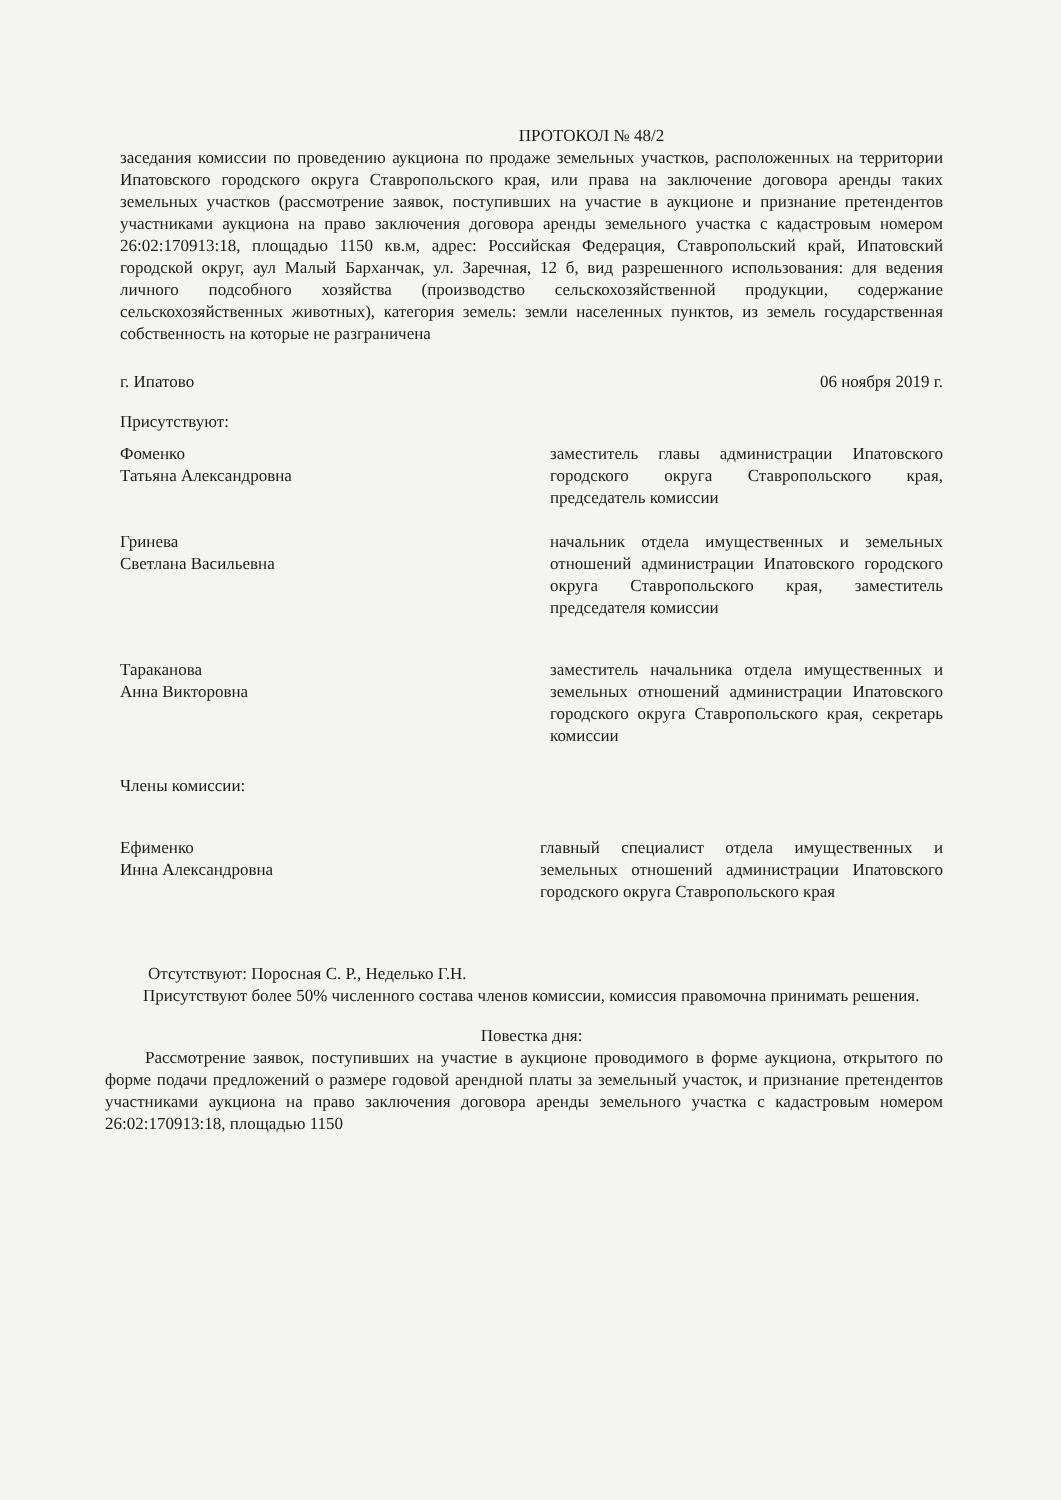ПРОТОКОЛ № 48/2
заседания комиссии по проведению аукциона по продаже земельных участков, расположенных на территории Ипатовского городского округа Ставропольского края, или права на заключение договора аренды таких земельных участков (рассмотрение заявок, поступивших на участие в аукционе и признание претендентов участниками аукциона на право заключения договора аренды земельного участка с кадастровым номером 26:02:170913:18, площадью 1150 кв.м, адрес: Российская Федерация, Ставропольский край, Ипатовский городской округ, аул Малый Барханчак, ул. Заречная, 12 б, вид разрешенного использования: для ведения личного подсобного хозяйства (производство сельскохозяйственной продукции, содержание сельскохозяйственных животных), категория земель: земли населенных пунктов, из земель государственная собственность на которые не разграничена
г. Ипатово 06 ноября 2019 г.
Присутствуют:
Фоменко
Татьяна Александровна
заместитель главы администрации Ипатовского городского округа Ставропольского края, председатель комиссии
Гринева
Светлана Васильевна
начальник отдела имущественных и земельных отношений администрации Ипатовского городского округа Ставропольского края, заместитель председателя комиссии
Тараканова
Анна Викторовна
заместитель начальника отдела имущественных и земельных отношений администрации Ипатовского городского округа Ставропольского края, секретарь комиссии
Члены комиссии:
Ефименко
Инна Александровна
главный специалист отдела имущественных и земельных отношений администрации Ипатовского городского округа Ставропольского края
Отсутствуют: Поросная С. Р., Неделько Г.Н.
Присутствуют более 50% численного состава членов комиссии, комиссия правомочна принимать решения.
Повестка дня:
Рассмотрение заявок, поступивших на участие в аукционе проводимого в форме аукциона, открытого по форме подачи предложений о размере годовой арендной платы за земельный участок, и признание претендентов участниками аукциона на право заключения договора аренды земельного участка с кадастровым номером 26:02:170913:18, площадью 1150